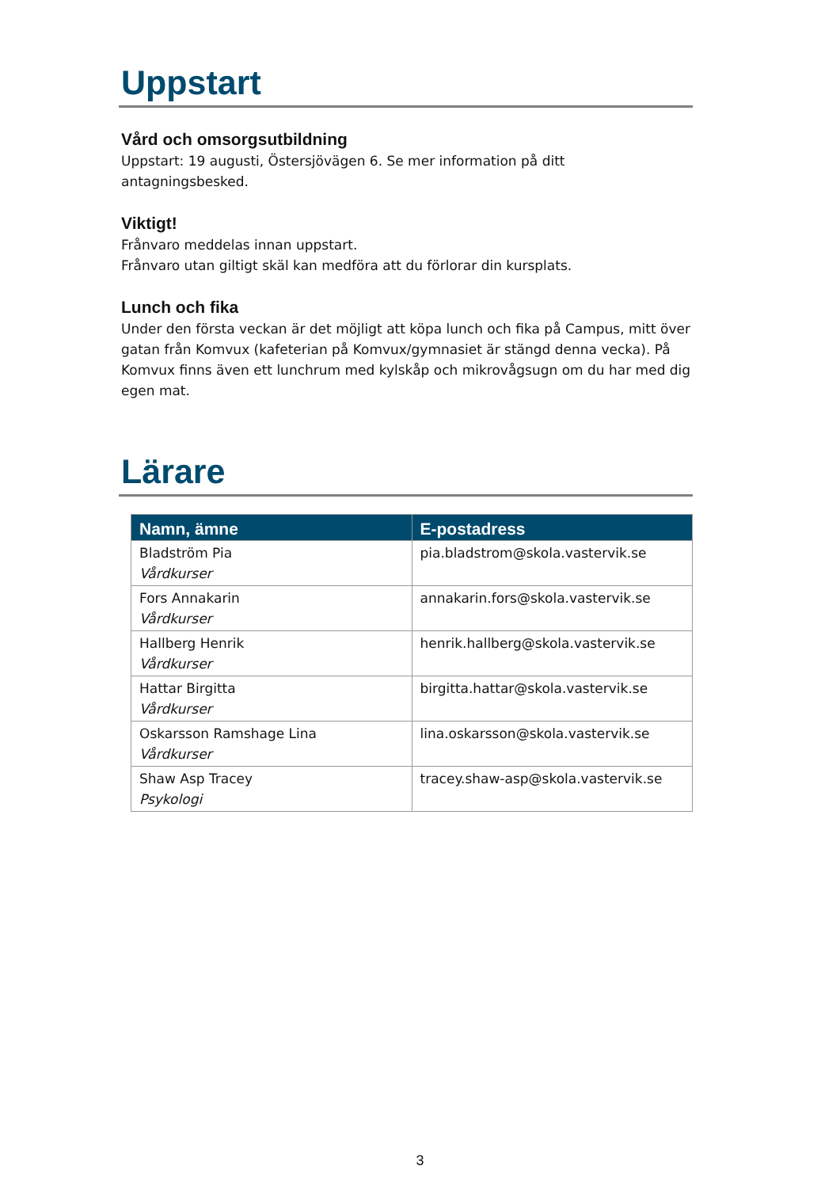Uppstart
Vård och omsorgsutbildning
Uppstart: 19 augusti, Östersjövägen 6. Se mer information på ditt
antagningsbesked.
Viktigt!
Frånvaro meddelas innan uppstart.
Frånvaro utan giltigt skäl kan medföra att du förlorar din kursplats.
Lunch och fika
Under den första veckan är det möjligt att köpa lunch och fika på Campus, mitt över gatan från Komvux (kafeterian på Komvux/gymnasiet är stängd denna vecka). På Komvux finns även ett lunchrum med kylskåp och mikrovågsugn om du har med dig egen mat.
Lärare
| Namn, ämne | E-postadress |
| --- | --- |
| Bladström Pia Vårdkurser | pia.bladstrom@skola.vastervik.se |
| Fors Annakarin Vårdkurser | annakarin.fors@skola.vastervik.se |
| Hallberg Henrik Vårdkurser | henrik.hallberg@skola.vastervik.se |
| Hattar Birgitta Vårdkurser | birgitta.hattar@skola.vastervik.se |
| Oskarsson Ramshage Lina Vårdkurser | lina.oskarsson@skola.vastervik.se |
| Shaw Asp Tracey Psykologi | tracey.shaw-asp@skola.vastervik.se |
3